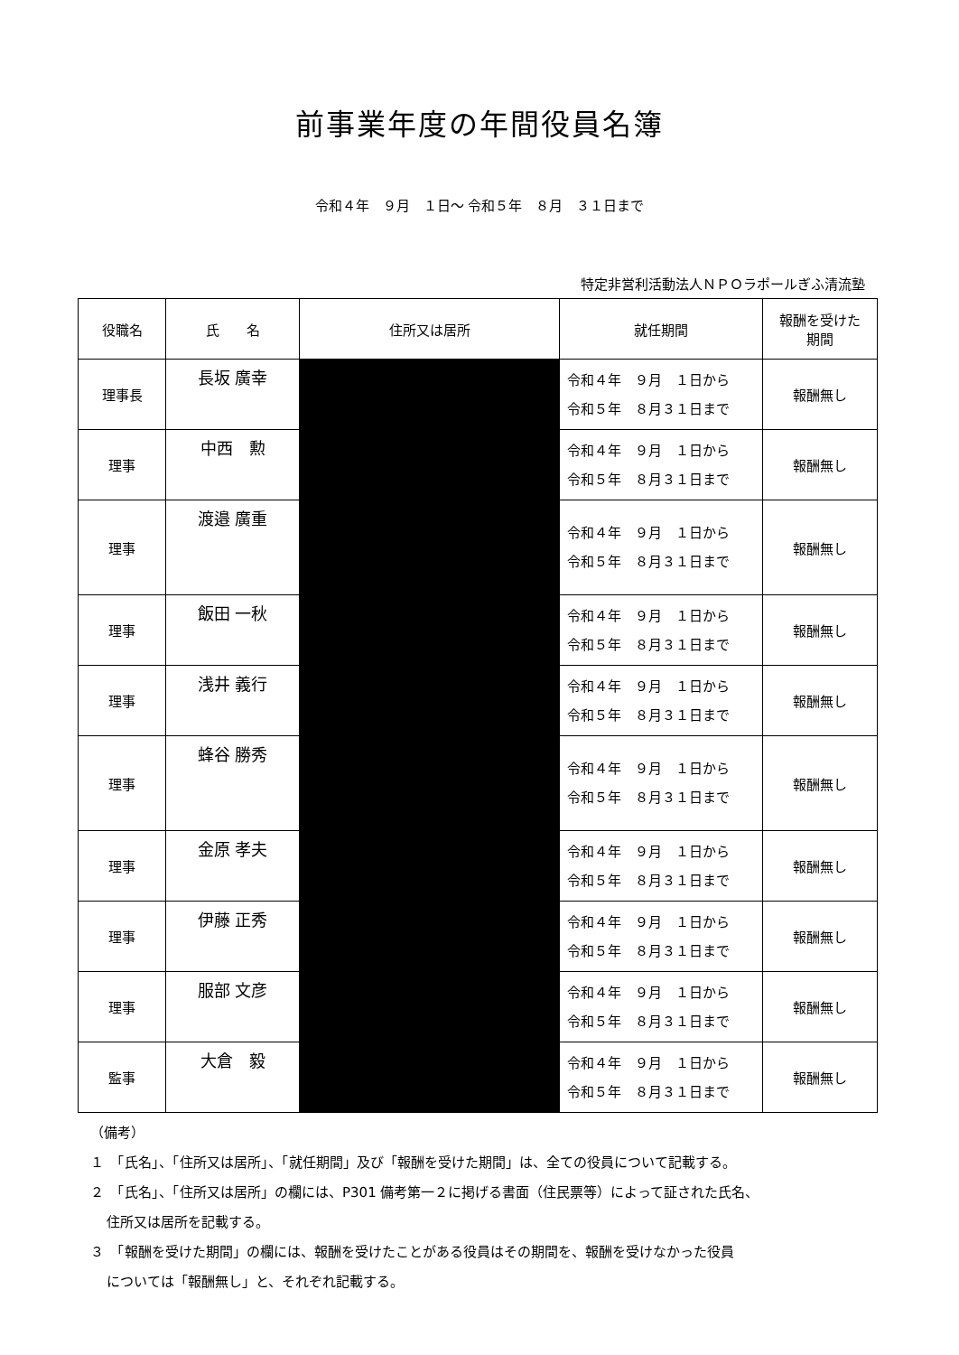前事業年度の年間役員名簿
令和４年　９月　１日～ 令和５年　８月　３１日まで
特定非営利活動法人ＮＰＯラポールぎふ清流塾
| 役職名 | 氏 名 | 住所又は居所 | 就任期間 | 報酬を受けた 期間 |
| --- | --- | --- | --- | --- |
| 理事長 | 長坂 廣幸 | | 令和４年 ９月 １日から 令和５年 ８月３１日まで | 報酬無し |
| 理事 | 中西 勲 | | 令和４年 ９月 １日から 令和５年 ８月３１日まで | 報酬無し |
| 理事 | 渡邉 廣重 | | 令和４年 ９月 １日から 令和５年 ８月３１日まで | 報酬無し |
| 理事 | 飯田 一秋 | | 令和４年 ９月 １日から 令和５年 ８月３１日まで | 報酬無し |
| 理事 | 浅井 義行 | | 令和４年 ９月 １日から 令和５年 ８月３１日まで | 報酬無し |
| 理事 | 蜂谷 勝秀 | | 令和４年 ９月 １日から 令和５年 ８月３１日まで | 報酬無し |
| 理事 | 金原 孝夫 | | 令和４年 ９月 １日から 令和５年 ８月３１日まで | 報酬無し |
| 理事 | 伊藤 正秀 | | 令和４年 ９月 １日から 令和５年 ８月３１日まで | 報酬無し |
| 理事 | 服部 文彦 | | 令和４年 ９月 １日から 令和５年 ８月３１日まで | 報酬無し |
| 監事 | 大倉 毅 | | 令和４年 ９月 １日から 令和５年 ８月３１日まで | 報酬無し |
（備考）
１　「氏名」、「住所又は居所」、「就任期間」及び「報酬を受けた期間」は、全ての役員について記載する。
２　「氏名」、「住所又は居所」の欄には、P301 備考第一２に掲げる書面（住民票等）によって証された氏名、
住所又は居所を記載する。
３　「報酬を受けた期間」の欄には、報酬を受けたことがある役員はその期間を、報酬を受けなかった役員
については「報酬無し」と、それぞれ記載する。